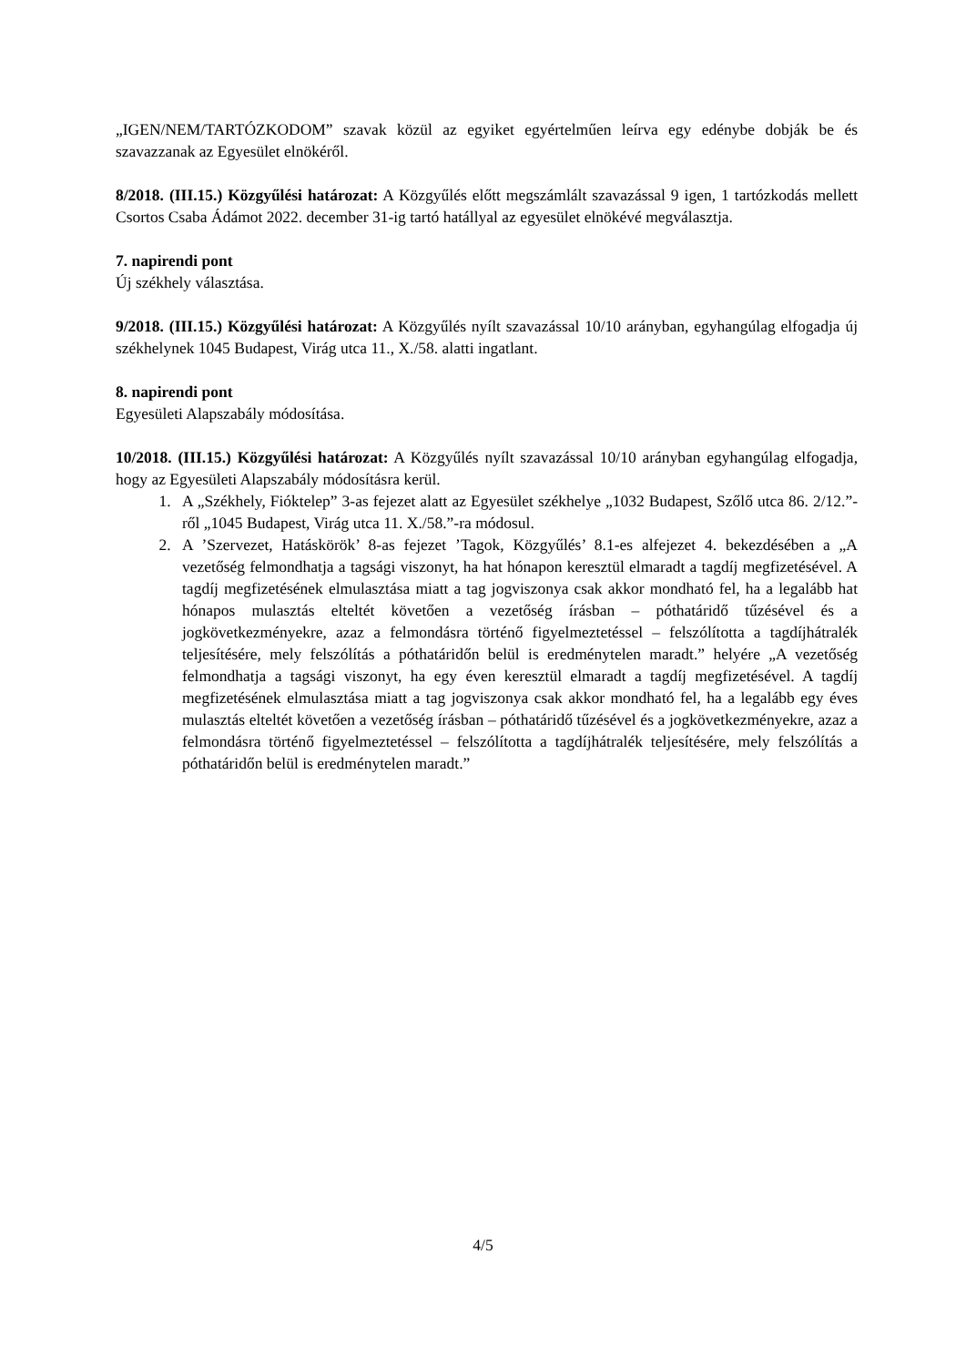„IGEN/NEM/TARTÓZKODOM” szavak közül az egyiket egyértelműen leírva egy edénybe dobják be és szavazzanak az Egyesület elnökéről.
8/2018. (III.15.) Közgyűlési határozat: A Közgyűlés előtt megszámlált szavazással 9 igen, 1 tartózkodás mellett Csortos Csaba Ádámot 2022. december 31-ig tartó hatállyal az egyesület elnökévé megválasztja.
7. napirendi pont
Új székhely választása.
9/2018. (III.15.) Közgyűlési határozat: A Közgyűlés nyílt szavazással 10/10 arányban, egyhangúlag elfogadja új székhelynek 1045 Budapest, Virág utca 11., X./58. alatti ingatlant.
8. napirendi pont
Egyesületi Alapszabály módosítása.
10/2018. (III.15.) Közgyűlési határozat: A Közgyűlés nyílt szavazással 10/10 arányban egyhangúlag elfogadja, hogy az Egyesületi Alapszabály módosításra kerül.
1. A „Székhely, Fióktelep” 3-as fejezet alatt az Egyesület székhelye „1032 Budapest, Szőlő utca 86. 2/12.”-ről „1045 Budapest, Virág utca 11. X./58.”-ra módosul.
2. A ’Szervezet, Hatáskörök’ 8-as fejezet ’Tagok, Közgyűlés’ 8.1-es alfejezet 4. bekezdésében a „A vezetőség felmondhatja a tagsági viszonyt, ha hat hónapon keresztül elmaradt a tagdíj megfizetésével. A tagdíj megfizetésének elmulasztása miatt a tag jogviszonya csak akkor mondható fel, ha a legalább hat hónapos mulasztás elteltét követően a vezetőség írásban – póthatáridő tűzésével és a jogkövetkezményekre, azaz a felmondásra történő figyelmeztetéssel – felszólította a tagdíjhátralék teljesítésére, mely felszólítás a póthatáridőn belül is eredménytelen maradt.” helyére „A vezetőség felmondhatja a tagsági viszonyt, ha egy éven keresztül elmaradt a tagdíj megfizetésével. A tagdíj megfizetésének elmulasztása miatt a tag jogviszonya csak akkor mondható fel, ha a legalább egy éves mulasztás elteltét követően a vezetőség írásban – póthatáridő tűzésével és a jogkövetkezményekre, azaz a felmondásra történő figyelmeztetéssel – felszólította a tagdíjhátralék teljesítésére, mely felszólítás a póthatáridőn belül is eredménytelen maradt.”
4/5